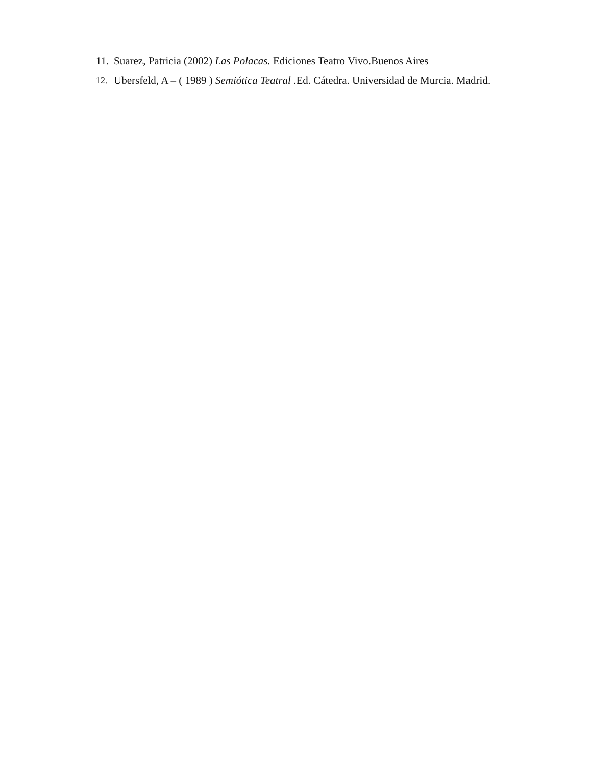11. Suarez, Patricia (2002) Las Polacas. Ediciones Teatro Vivo.Buenos Aires
12. Ubersfeld, A – ( 1989 ) Semiótica Teatral .Ed. Cátedra. Universidad de Murcia. Madrid.